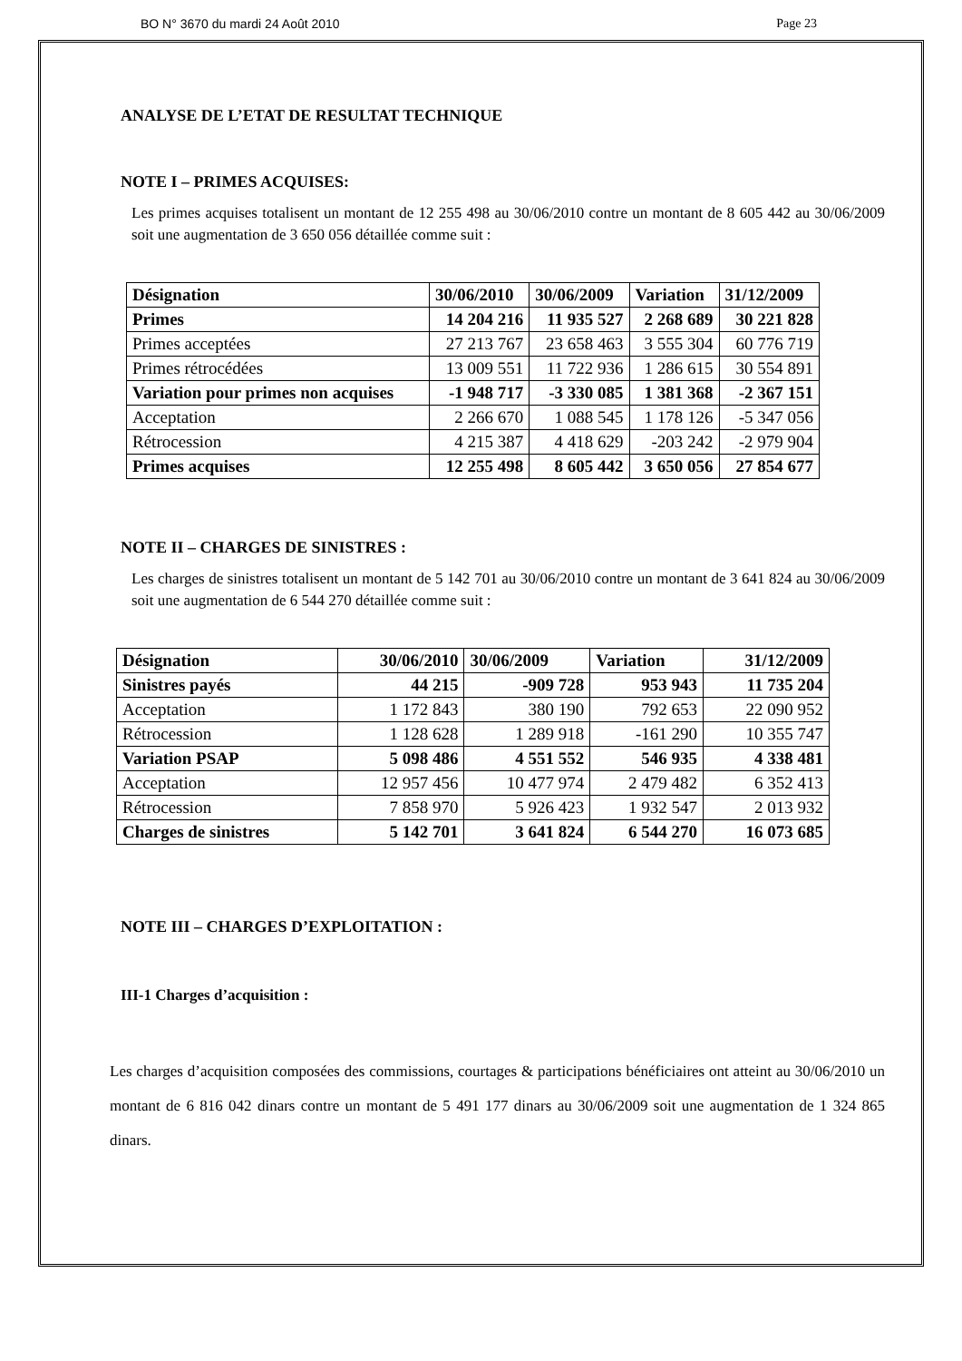BO N° 3670 du mardi 24 Août 2010 Page 23
ANALYSE DE L’ETAT DE RESULTAT TECHNIQUE
NOTE I – PRIMES ACQUISES:
Les primes acquises totalisent un montant de 12 255 498 au 30/06/2010 contre un montant de 8 605 442 au 30/06/2009 soit une augmentation de 3 650 056 détaillée comme suit :
| Désignation | 30/06/2010 | 30/06/2009 | Variation | 31/12/2009 |
| --- | --- | --- | --- | --- |
| Primes | 14 204 216 | 11 935 527 | 2 268 689 | 30 221 828 |
| Primes acceptées | 27 213 767 | 23 658 463 | 3 555 304 | 60 776 719 |
| Primes rétrocédées | 13 009 551 | 11 722 936 | 1 286 615 | 30 554 891 |
| Variation pour primes non acquises | -1 948 717 | -3 330 085 | 1 381 368 | -2 367 151 |
| Acceptation | 2 266 670 | 1 088 545 | 1 178 126 | -5 347 056 |
| Rétrocession | 4 215 387 | 4 418 629 | -203 242 | -2 979 904 |
| Primes acquises | 12 255 498 | 8 605 442 | 3 650 056 | 27 854 677 |
NOTE II – CHARGES DE SINISTRES :
Les charges de sinistres totalisent un montant de 5 142 701 au 30/06/2010 contre un montant de 3 641 824 au 30/06/2009 soit une augmentation de 6 544 270 détaillée comme suit :
| Désignation | 30/06/2010 | 30/06/2009 | Variation | 31/12/2009 |
| --- | --- | --- | --- | --- |
| Sinistres payés | 44 215 | -909 728 | 953 943 | 11 735 204 |
| Acceptation | 1 172 843 | 380 190 | 792 653 | 22 090 952 |
| Rétrocession | 1 128 628 | 1 289 918 | -161 290 | 10 355 747 |
| Variation PSAP | 5 098 486 | 4 551 552 | 546 935 | 4 338 481 |
| Acceptation | 12 957 456 | 10 477 974 | 2 479 482 | 6 352 413 |
| Rétrocession | 7 858 970 | 5 926 423 | 1 932 547 | 2 013 932 |
| Charges de sinistres | 5 142 701 | 3 641 824 | 6 544 270 | 16 073 685 |
NOTE III – CHARGES D’EXPLOITATION :
III-1 Charges d’acquisition :
Les charges d’acquisition composées des commissions, courtages & participations bénéficiaires ont atteint au 30/06/2010 un montant de 6 816 042 dinars contre un montant de 5 491 177 dinars au 30/06/2009 soit une augmentation de 1 324 865 dinars.